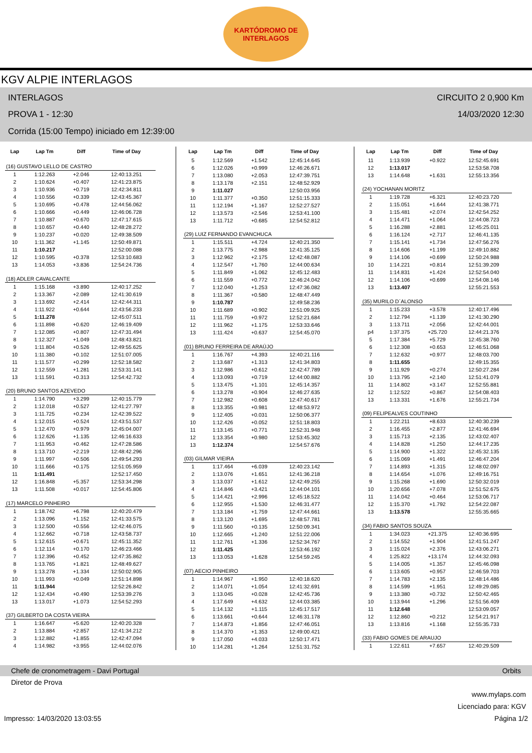KARTÓDROMO DE
INTERLAGOS
KGV ALPIE INTERLAGOS
INTERLAGOS
CIRCUITO 2 0,900 Km
PROVA 1 - 12:30
14/03/2020 12:30
Corrida (15:00 Tempo) iniciado em 12:39:00
| Lap | Lap Tm | Diff | Time of Day |
| --- | --- | --- | --- |
| (16) GUSTAVO LELLO DE CASTRO | | | |
| 1 | 1:12.263 | +2.046 | 12:40:13.251 |
| 2 | 1:10.624 | +0.407 | 12:41:23.875 |
| 3 | 1:10.936 | +0.719 | 12:42:34.811 |
| 4 | 1:10.556 | +0.339 | 12:43:45.367 |
| 5 | 1:10.695 | +0.478 | 12:44:56.062 |
| 6 | 1:10.666 | +0.449 | 12:46:06.728 |
| 7 | 1:10.887 | +0.670 | 12:47:17.615 |
| 8 | 1:10.657 | +0.440 | 12:48:28.272 |
| 9 | 1:10.237 | +0.020 | 12:49:38.509 |
| 10 | 1:11.362 | +1.145 | 12:50:49.871 |
| 11 | 1:10.217 | | 12:52:00.088 |
| 12 | 1:10.595 | +0.378 | 12:53:10.683 |
| 13 | 1:14.053 | +3.836 | 12:54:24.736 |
| (18) ADLER CAVALCANTE | | | |
| 1 | 1:15.168 | +3.890 | 12:40:17.252 |
| 2 | 1:13.367 | +2.089 | 12:41:30.619 |
| 3 | 1:13.692 | +2.414 | 12:42:44.311 |
| 4 | 1:11.922 | +0.644 | 12:43:56.233 |
| 5 | 1:11.278 | | 12:45:07.511 |
| 6 | 1:11.898 | +0.620 | 12:46:19.409 |
| 7 | 1:12.085 | +0.807 | 12:47:31.494 |
| 8 | 1:12.327 | +1.049 | 12:48:43.821 |
| 9 | 1:11.804 | +0.526 | 12:49:55.625 |
| 10 | 1:11.380 | +0.102 | 12:51:07.005 |
| 11 | 1:11.577 | +0.299 | 12:52:18.582 |
| 12 | 1:12.559 | +1.281 | 12:53:31.141 |
| 13 | 1:11.591 | +0.313 | 12:54:42.732 |
| (20) BRUNO SANTOS AZEVEDO | | | |
| 1 | 1:14.790 | +3.299 | 12:40:15.779 |
| 2 | 1:12.018 | +0.527 | 12:41:27.797 |
| 3 | 1:11.725 | +0.234 | 12:42:39.522 |
| 4 | 1:12.015 | +0.524 | 12:43:51.537 |
| 5 | 1:12.470 | +0.979 | 12:45:04.007 |
| 6 | 1:12.626 | +1.135 | 12:46:16.633 |
| 7 | 1:11.953 | +0.462 | 12:47:28.586 |
| 8 | 1:13.710 | +2.219 | 12:48:42.296 |
| 9 | 1:11.997 | +0.506 | 12:49:54.293 |
| 10 | 1:11.666 | +0.175 | 12:51:05.959 |
| 11 | 1:11.491 | | 12:52:17.450 |
| 12 | 1:16.848 | +5.357 | 12:53:34.298 |
| 13 | 1:11.508 | +0.017 | 12:54:45.806 |
| (17) MARCELO PINHEIRO | | | |
| 1 | 1:18.742 | +6.798 | 12:40:20.479 |
| 2 | 1:13.096 | +1.152 | 12:41:33.575 |
| 3 | 1:12.500 | +0.556 | 12:42:46.075 |
| 4 | 1:12.662 | +0.718 | 12:43:58.737 |
| 5 | 1:12.615 | +0.671 | 12:45:11.352 |
| 6 | 1:12.114 | +0.170 | 12:46:23.466 |
| 7 | 1:12.396 | +0.452 | 12:47:35.862 |
| 8 | 1:13.765 | +1.821 | 12:48:49.627 |
| 9 | 1:13.278 | +1.334 | 12:50:02.905 |
| 10 | 1:11.993 | +0.049 | 12:51:14.898 |
| 11 | 1:11.944 | | 12:52:26.842 |
| 12 | 1:12.434 | +0.490 | 12:53:39.276 |
| 13 | 1:13.017 | +1.073 | 12:54:52.293 |
| (37) GILBERTO DA COSTA VIEIRA | | | |
| 1 | 1:16.647 | +5.620 | 12:40:20.328 |
| 2 | 1:13.884 | +2.857 | 12:41:34.212 |
| 3 | 1:12.882 | +1.855 | 12:42:47.094 |
| 4 | 1:14.982 | +3.955 | 12:44:02.076 |
| Lap | Lap Tm | Diff | Time of Day |
| --- | --- | --- | --- |
| 5 | 1:12.569 | +1.542 | 12:45:14.645 |
| 6 | 1:12.026 | +0.999 | 12:46:26.671 |
| 7 | 1:13.080 | +2.053 | 12:47:39.751 |
| 8 | 1:13.178 | +2.151 | 12:48:52.929 |
| 9 | 1:11.027 | | 12:50:03.956 |
| 10 | 1:11.377 | +0.350 | 12:51:15.333 |
| 11 | 1:12.194 | +1.167 | 12:52:27.527 |
| 12 | 1:13.573 | +2.546 | 12:53:41.100 |
| 13 | 1:11.712 | +0.685 | 12:54:52.812 |
| (29) LUIZ FERNANDO EVANCHUCA | | | |
| 1 | 1:15.511 | +4.724 | 12:40:21.350 |
| 2 | 1:13.775 | +2.988 | 12:41:35.125 |
| 3 | 1:12.962 | +2.175 | 12:42:48.087 |
| 4 | 1:12.547 | +1.760 | 12:44:00.634 |
| 5 | 1:11.849 | +1.062 | 12:45:12.483 |
| 6 | 1:11.559 | +0.772 | 12:46:24.042 |
| 7 | 1:12.040 | +1.253 | 12:47:36.082 |
| 8 | 1:11.367 | +0.580 | 12:48:47.449 |
| 9 | 1:10.787 | | 12:49:58.236 |
| 10 | 1:11.689 | +0.902 | 12:51:09.925 |
| 11 | 1:11.759 | +0.972 | 12:52:21.684 |
| 12 | 1:11.962 | +1.175 | 12:53:33.646 |
| 13 | 1:11.424 | +0.637 | 12:54:45.070 |
| (01) BRUNO FERREIRA DE ARAÚJO | | | |
| 1 | 1:16.767 | +4.393 | 12:40:21.116 |
| 2 | 1:13.687 | +1.313 | 12:41:34.803 |
| 3 | 1:12.986 | +0.612 | 12:42:47.789 |
| 4 | 1:13.093 | +0.719 | 12:44:00.882 |
| 5 | 1:13.475 | +1.101 | 12:45:14.357 |
| 6 | 1:13.278 | +0.904 | 12:46:27.635 |
| 7 | 1:12.982 | +0.608 | 12:47:40.617 |
| 8 | 1:13.355 | +0.981 | 12:48:53.972 |
| 9 | 1:12.405 | +0.031 | 12:50:06.377 |
| 10 | 1:12.426 | +0.052 | 12:51:18.803 |
| 11 | 1:13.145 | +0.771 | 12:52:31.948 |
| 12 | 1:13.354 | +0.980 | 12:53:45.302 |
| 13 | 1:12.374 | | 12:54:57.676 |
| (03) GILMAR VIEIRA | | | |
| 1 | 1:17.464 | +6.039 | 12:40:23.142 |
| 2 | 1:13.076 | +1.651 | 12:41:36.218 |
| 3 | 1:13.037 | +1.612 | 12:42:49.255 |
| 4 | 1:14.846 | +3.421 | 12:44:04.101 |
| 5 | 1:14.421 | +2.996 | 12:45:18.522 |
| 6 | 1:12.955 | +1.530 | 12:46:31.477 |
| 7 | 1:13.184 | +1.759 | 12:47:44.661 |
| 8 | 1:13.120 | +1.695 | 12:48:57.781 |
| 9 | 1:11.560 | +0.135 | 12:50:09.341 |
| 10 | 1:12.665 | +1.240 | 12:51:22.006 |
| 11 | 1:12.761 | +1.336 | 12:52:34.767 |
| 12 | 1:11.425 | | 12:53:46.192 |
| 13 | 1:13.053 | +1.628 | 12:54:59.245 |
| (07) AECIO PINHEIRO | | | |
| 1 | 1:14.967 | +1.950 | 12:40:18.620 |
| 2 | 1:14.071 | +1.054 | 12:41:32.691 |
| 3 | 1:13.045 | +0.028 | 12:42:45.736 |
| 4 | 1:17.649 | +4.632 | 12:44:03.385 |
| 5 | 1:14.132 | +1.115 | 12:45:17.517 |
| 6 | 1:13.661 | +0.644 | 12:46:31.178 |
| 7 | 1:14.873 | +1.856 | 12:47:46.051 |
| 8 | 1:14.370 | +1.353 | 12:49:00.421 |
| 9 | 1:17.050 | +4.033 | 12:50:17.471 |
| 10 | 1:14.281 | +1.264 | 12:51:31.752 |
| Lap | Lap Tm | Diff | Time of Day |
| --- | --- | --- | --- |
| 11 | 1:13.939 | +0.922 | 12:52:45.691 |
| 12 | 1:13.017 | | 12:53:58.708 |
| 13 | 1:14.648 | +1.631 | 12:55:13.356 |
| (24) YOCHANAN MORITZ | | | |
| 1 | 1:19.728 | +6.321 | 12:40:23.720 |
| 2 | 1:15.051 | +1.644 | 12:41:38.771 |
| 3 | 1:15.481 | +2.074 | 12:42:54.252 |
| 4 | 1:14.471 | +1.064 | 12:44:08.723 |
| 5 | 1:16.288 | +2.881 | 12:45:25.011 |
| 6 | 1:16.124 | +2.717 | 12:46:41.135 |
| 7 | 1:15.141 | +1.734 | 12:47:56.276 |
| 8 | 1:14.606 | +1.199 | 12:49:10.882 |
| 9 | 1:14.106 | +0.699 | 12:50:24.988 |
| 10 | 1:14.221 | +0.814 | 12:51:39.209 |
| 11 | 1:14.831 | +1.424 | 12:52:54.040 |
| 12 | 1:14.106 | +0.699 | 12:54:08.146 |
| 13 | 1:13.407 | | 12:55:21.553 |
| (35) MURILO D´ALONSO | | | |
| 1 | 1:15.233 | +3.578 | 12:40:17.496 |
| 2 | 1:12.794 | +1.139 | 12:41:30.290 |
| 3 | 1:13.711 | +2.056 | 12:42:44.001 |
| p4 | 1:37.375 | +25.720 | 12:44:21.376 |
| 5 | 1:17.384 | +5.729 | 12:45:38.760 |
| 6 | 1:12.308 | +0.653 | 12:46:51.068 |
| 7 | 1:12.632 | +0.977 | 12:48:03.700 |
| 8 | 1:11.655 | | 12:49:15.355 |
| 9 | 1:11.929 | +0.274 | 12:50:27.284 |
| 10 | 1:13.795 | +2.140 | 12:51:41.079 |
| 11 | 1:14.802 | +3.147 | 12:52:55.881 |
| 12 | 1:12.522 | +0.867 | 12:54:08.403 |
| 13 | 1:13.331 | +1.676 | 12:55:21.734 |
| (09) FELIPEALVES COUTINHO | | | |
| 1 | 1:22.211 | +8.633 | 12:40:30.239 |
| 2 | 1:16.455 | +2.877 | 12:41:46.694 |
| 3 | 1:15.713 | +2.135 | 12:43:02.407 |
| 4 | 1:14.828 | +1.250 | 12:44:17.235 |
| 5 | 1:14.900 | +1.322 | 12:45:32.135 |
| 6 | 1:15.069 | +1.491 | 12:46:47.204 |
| 7 | 1:14.893 | +1.315 | 12:48:02.097 |
| 8 | 1:14.654 | +1.076 | 12:49:16.751 |
| 9 | 1:15.268 | +1.690 | 12:50:32.019 |
| 10 | 1:20.656 | +7.078 | 12:51:52.675 |
| 11 | 1:14.042 | +0.464 | 12:53:06.717 |
| 12 | 1:15.370 | +1.792 | 12:54:22.087 |
| 13 | 1:13.578 | | 12:55:35.665 |
| (34) FABIO SANTOS SOUZA | | | |
| 1 | 1:34.023 | +21.375 | 12:40:36.695 |
| 2 | 1:14.552 | +1.904 | 12:41:51.247 |
| 3 | 1:15.024 | +2.376 | 12:43:06.271 |
| 4 | 1:25.822 | +13.174 | 12:44:32.093 |
| 5 | 1:14.005 | +1.357 | 12:45:46.098 |
| 6 | 1:13.605 | +0.957 | 12:46:59.703 |
| 7 | 1:14.783 | +2.135 | 12:48:14.486 |
| 8 | 1:14.599 | +1.951 | 12:49:29.085 |
| 9 | 1:13.380 | +0.732 | 12:50:42.465 |
| 10 | 1:13.944 | +1.296 | 12:51:56.409 |
| 11 | 1:12.648 | | 12:53:09.057 |
| 12 | 1:12.860 | +0.212 | 12:54:21.917 |
| 13 | 1:13.816 | +1.168 | 12:55:35.733 |
| (33) FABIO GOMES DE ARAUJO | | | |
| 1 | 1:22.611 | +7.657 | 12:40:29.509 |
Chefe de cronometragem - Davi Portugal Orbits
Diretor de Prova
www.mylaps.com
Licenciado para: KGV
Impresso: 14/03/2020 13:03:55 Página 1/2